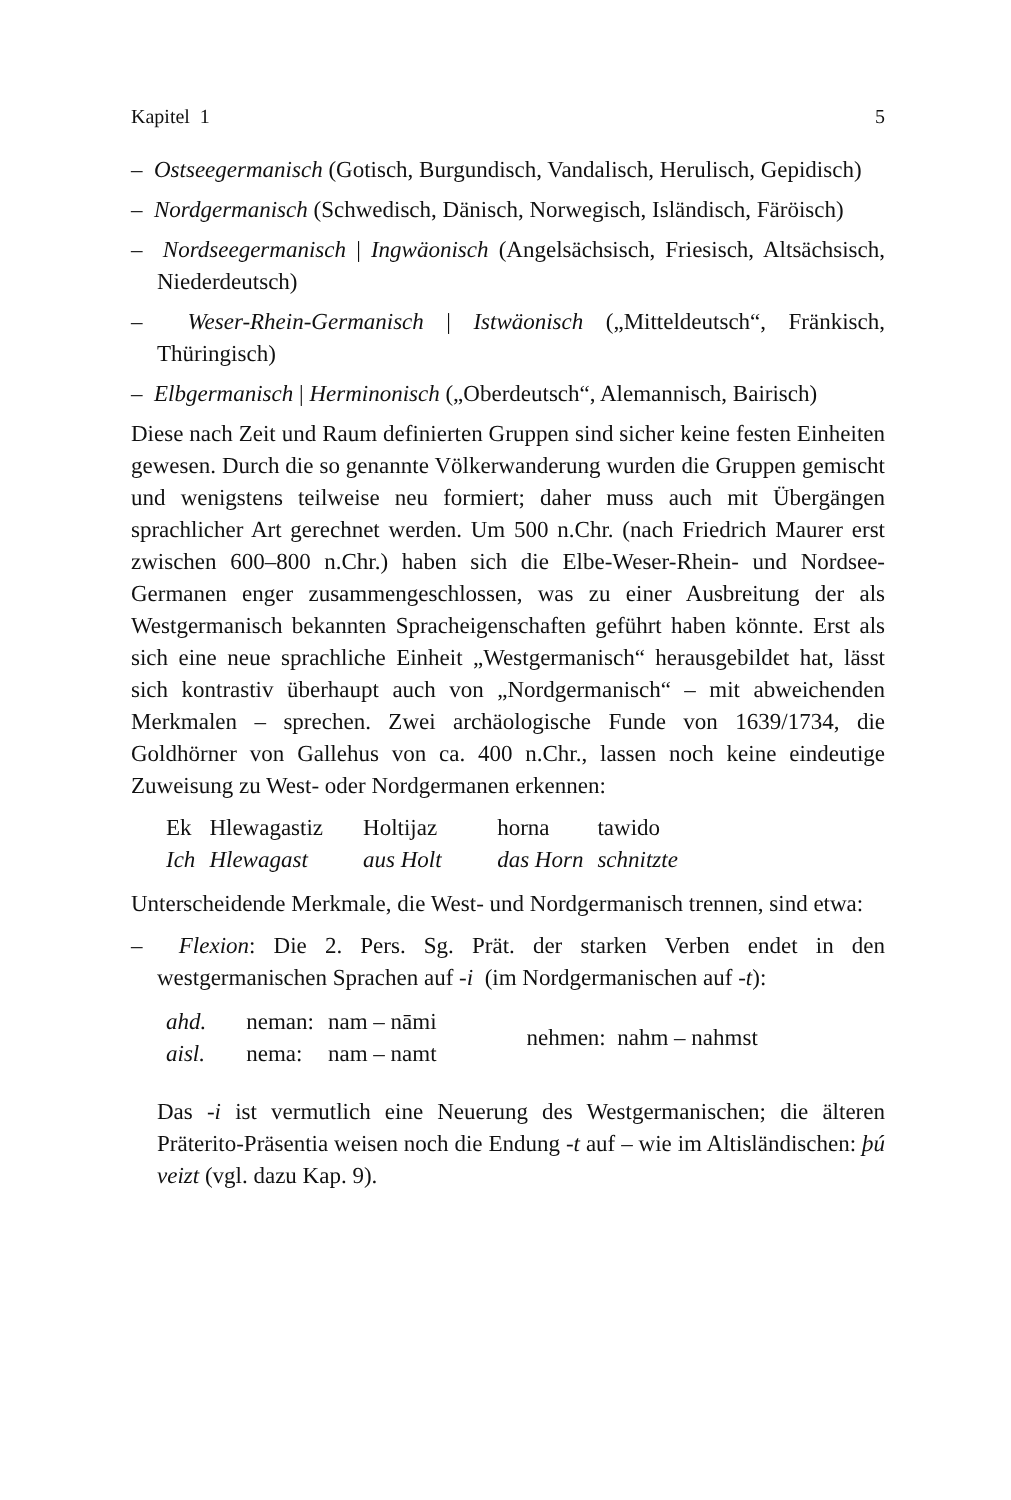Kapitel 1 5
– Ostseegermanisch (Gotisch, Burgundisch, Vandalisch, Herulisch, Gepidisch)
– Nordgermanisch (Schwedisch, Dänisch, Norwegisch, Isländisch, Färöisch)
– Nordseegermanisch | Ingwäonisch (Angelsächsisch, Friesisch, Altsächsisch, Niederdeutsch)
– Weser-Rhein-Germanisch | Istwäonisch („Mitteldeutsch“, Fränkisch, Thüringisch)
– Elbgermanisch | Herminonisch („Oberdeutsch“, Alemannisch, Bairisch)
Diese nach Zeit und Raum definierten Gruppen sind sicher keine festen Einheiten gewesen. Durch die so genannte Völkerwanderung wurden die Gruppen gemischt und wenigstens teilweise neu formiert; daher muss auch mit Übergängen sprachlicher Art gerechnet werden. Um 500 n.Chr. (nach Friedrich Maurer erst zwischen 600–800 n.Chr.) haben sich die Elbe-Weser-Rhein- und Nordsee-Germanen enger zusammengeschlossen, was zu einer Ausbreitung der als Westgermanisch bekannten Spracheigenschaften geführt haben könnte. Erst als sich eine neue sprachliche Einheit „Westgermanisch“ herausgebildet hat, lässt sich kontrastiv überhaupt auch von „Nordgermanisch“ – mit abweichenden Merkmalen – sprechen. Zwei archäologische Funde von 1639/1734, die Goldhörner von Gallehus von ca. 400 n.Chr., lassen noch keine eindeutige Zuweisung zu West- oder Nordgermanen erkennen:
| Ek | Hlewagastiz | Holtijaz | horna | tawido |
| Ich | Hlewagast | aus Holt | das Horn | schnitzte |
Unterscheidende Merkmale, die West- und Nordgermanisch trennen, sind etwa:
– Flexion: Die 2. Pers. Sg. Prät. der starken Verben endet in den westgermanischen Sprachen auf -i (im Nordgermanischen auf -t):
| ahd. | neman: | nam – nāmi | nehmen: nahm – nahmst |
| aisl. | nema: | nam – namt | |
Das -i ist vermutlich eine Neuerung des Westgermanischen; die älteren Präterito-Präsentia weisen noch die Endung -t auf – wie im Altisländischen: þú veizt (vgl. dazu Kap. 9).